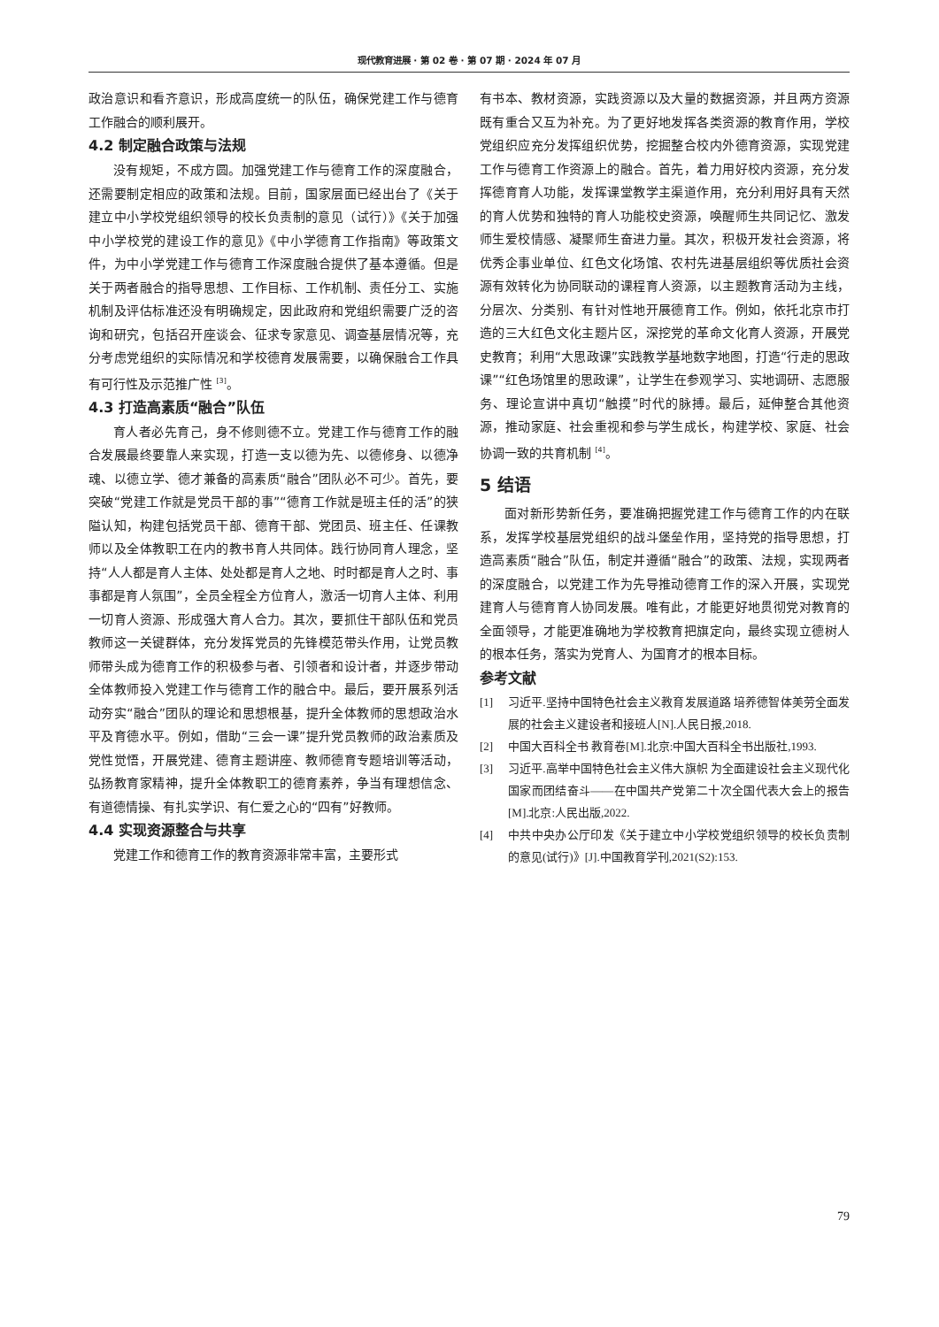现代教育进展 · 第 02 卷 · 第 07 期 · 2024 年 07 月
政治意识和看齐意识，形成高度统一的队伍，确保党建工作与德育工作融合的顺利展开。
4.2 制定融合政策与法规
没有规矩，不成方圆。加强党建工作与德育工作的深度融合，还需要制定相应的政策和法规。目前，国家层面已经出台了《关于建立中小学校党组织领导的校长负责制的意见（试行）》《关于加强中小学校党的建设工作的意见》《中小学德育工作指南》等政策文件，为中小学党建工作与德育工作深度融合提供了基本遵循。但是关于两者融合的指导思想、工作目标、工作机制、责任分工、实施机制及评估标准还没有明确规定，因此政府和党组织需要广泛的咨询和研究，包括召开座谈会、征求专家意见、调查基层情况等，充分考虑党组织的实际情况和学校德育发展需要，以确保融合工作具有可行性及示范推广性 <sup>[3]</sup>。
4.3 打造高素质“融合”队伍
育人者必先育己，身不修则德不立。党建工作与德育工作的融合发展最终要靠人来实现，打造一支以德为先、以德修身、以德净魂、以德立学、德才兼备的高素质“融合”团队必不可少。首先，要突破“党建工作就是党员干部的事”“德育工作就是班主任的活”的狭隘认知，构建包括党员干部、德育干部、党团员、班主任、任课教师以及全体教职工在内的教书育人共同体。践行协同育人理念，坚持“人人都是育人主体、处处都是育人之地、时时都是育人之时、事事都是育人氛围”，全员全程全方位育人，激活一切育人主体、利用一切育人资源、形成强大育人合力。其次，要抓住干部队伍和党员教师这一关键群体，充分发挥党员的先锋模范带头作用，让党员教师带头成为德育工作的积极参与者、引领者和设计者，并逐步带动全体教师投入党建工作与德育工作的融合中。最后，要开展系列活动夯实“融合”团队的理论和思想根基，提升全体教师的思想政治水平及育德水平。例如，借助“三会一课”提升党员教师的政治素质及党性觉悟，开展党建、德育主题讲座、教师德育专题培训等活动，弘扬教育家精神，提升全体教职工的德育素养，争当有理想信念、有道德情操、有扎实学识、有仁爱之心的“四有”好教师。
4.4 实现资源整合与共享
党建工作和德育工作的教育资源非常丰富，主要形式
有书本、教材资源，实践资源以及大量的数据资源，并且两方资源既有重合又互为补充。为了更好地发挥各类资源的教育作用，学校党组织应充分发挥组织优势，挖掘整合校内外德育资源，实现党建工作与德育工作资源上的融合。首先，着力用好校内资源，充分发挥德育育人功能，发挥课堂教学主渠道作用，充分利用好具有天然的育人优势和独特的育人功能校史资源，唤醒师生共同记忆、激发师生爱校情感、凝聚师生奋进力量。其次，积极开发社会资源，将优秀企事业单位、红色文化场馆、农村先进基层组织等优质社会资源有效转化为协同联动的课程育人资源，以主题教育活动为主线，分层次、分类别、有针对性地开展德育工作。例如，依托北京市打造的三大红色文化主题片区，深挖党的革命文化育人资源，开展党史教育；利用“大思政课”实践教学基地数字地图，打造“行走的思政课”“红色场馆里的思政课”，让学生在参观学习、实地调研、志愿服务、理论宣讲中真切“触摸”时代的脉搏。最后，延伸整合其他资源，推动家庭、社会重视和参与学生成长，构建学校、家庭、社会协调一致的共育机制 <sup>[4]</sup>。
5 结语
面对新形势新任务，要准确把握党建工作与德育工作的内在联系，发挥学校基层党组织的战斗堡垒作用，坚持党的指导思想，打造高素质“融合”队伍，制定并遵循“融合”的政策、法规，实现两者的深度融合，以党建工作为先导推动德育工作的深入开展，实现党建育人与德育育人协同发展。唯有此，才能更好地贯彻党对教育的全面领导，才能更准确地为学校教育把旗定向，最终实现立德树人的根本任务，落实为党育人、为国育才的根本目标。
参考文献
[1] 习近平.坚持中国特色社会主义教育发展道路 培养德智体美劳全面发展的社会主义建设者和接班人[N].人民日报,2018.
[2] 中国大百科全书 教育卷[M].北京:中国大百科全书出版社,1993.
[3] 习近平.高举中国特色社会主义伟大旗帜 为全面建设社会主义现代化国家而团结奋斗——在中国共产党第二十次全国代表大会上的报告[M].北京:人民出版,2022.
[4] 中共中央办公厅印发《关于建立中小学校党组织领导的校长负责制的意见(试行)》[J].中国教育学刊,2021(S2):153.
79